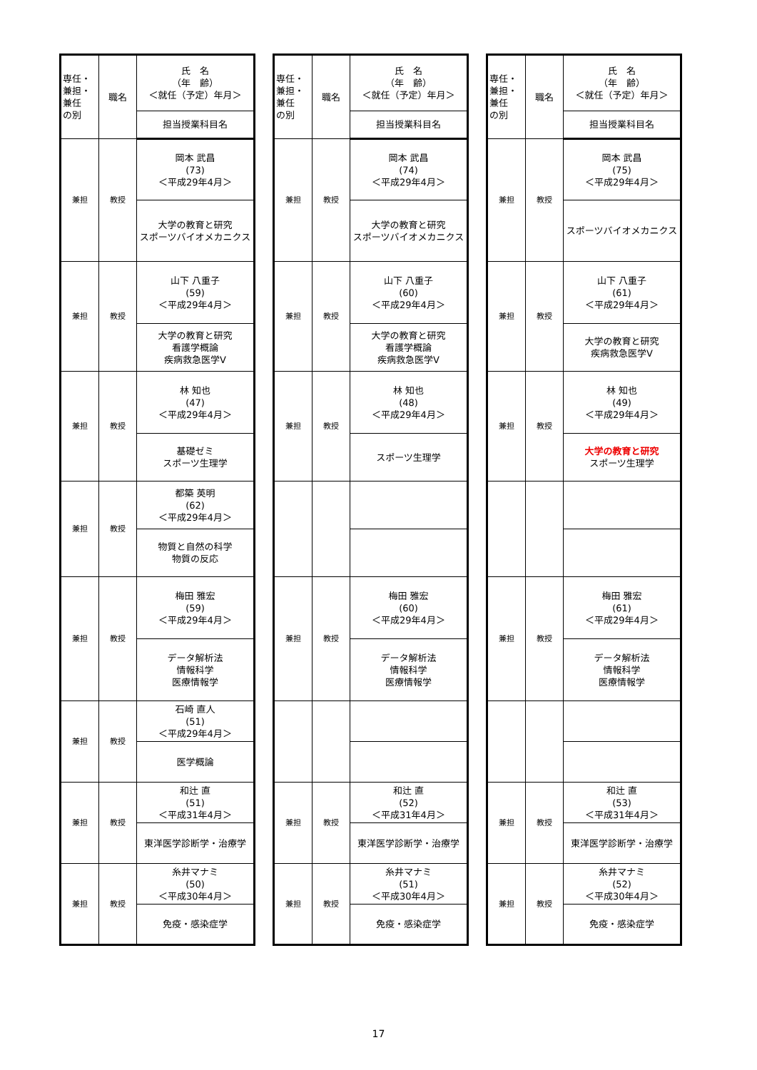| 専任・ 兼担・ 兼任 の別 | 職名 | 氏 名 （年 齢） ＜就任（予定）年月＞ |
| --- | --- | --- |
| | | 担当授業科目名 |
| 兼担 | 教授 | 岡本 武昌 (73) ＜平成29年4月＞ |
| | | 大学の教育と研究 スポーツバイオメカニクス |
| 兼担 | 教授 | 山下 八重子 (59) ＜平成29年4月＞ |
| | | 大学の教育と研究 看護学概論 疾病救急医学Ⅴ |
| 兼担 | 教授 | 林 知也 (47) ＜平成29年4月＞ |
| | | 基礎ゼミ スポーツ生理学 |
| 兼担 | 教授 | 都築 英明 (62) ＜平成29年4月＞ |
| | | 物質と自然の科学 物質の反応 |
| 兼担 | 教授 | 梅田 雅宏 (59) ＜平成29年4月＞ |
| | | データ解析法 情報科学 医療情報学 |
| 兼担 | 教授 | 石崎 直人 (51) ＜平成29年4月＞ |
| | | 医学概論 |
| 兼担 | 教授 | 和辻 直 (51) ＜平成31年4月＞ |
| | | 東洋医学診断学・治療学 |
| 兼担 | 教授 | 糸井マナミ (50) ＜平成30年4月＞ |
| | | 免疫・感染症学 |
| 専任・ 兼担・ 兼任 の別 | 職名 | 氏 名 （年 齢） ＜就任（予定）年月＞ |
| --- | --- | --- |
| | | 担当授業科目名 |
| 兼担 | 教授 | 岡本 武昌 (74) ＜平成29年4月＞ |
| | | 大学の教育と研究 スポーツバイオメカニクス |
| 兼担 | 教授 | 山下 八重子 (60) ＜平成29年4月＞ |
| | | 大学の教育と研究 看護学概論 疾病救急医学Ⅴ |
| 兼担 | 教授 | 林 知也 (48) ＜平成29年4月＞ |
| | | スポーツ生理学 |
| 兼担 | 教授 | 梅田 雅宏 (60) ＜平成29年4月＞ |
| | | データ解析法 情報科学 医療情報学 |
| 兼担 | 教授 | 和辻 直 (52) ＜平成31年4月＞ |
| | | 東洋医学診断学・治療学 |
| 兼担 | 教授 | 糸井マナミ (51) ＜平成30年4月＞ |
| | | 免疫・感染症学 |
| 専任・ 兼担・ 兼任 の別 | 職名 | 氏 名 （年 齢） ＜就任（予定）年月＞ |
| --- | --- | --- |
| | | 担当授業科目名 |
| 兼担 | 教授 | 岡本 武昌 (75) ＜平成29年4月＞ |
| | | スポーツバイオメカニクス |
| 兼担 | 教授 | 山下 八重子 (61) ＜平成29年4月＞ |
| | | 大学の教育と研究 疾病救急医学Ⅴ |
| 兼担 | 教授 | 林 知也 (49) ＜平成29年4月＞ |
| | | 大学の教育と研究 スポーツ生理学 |
| 兼担 | 教授 | 梅田 雅宏 (61) ＜平成29年4月＞ |
| | | データ解析法 情報科学 医療情報学 |
| 兼担 | 教授 | 和辻 直 (53) ＜平成31年4月＞ |
| | | 東洋医学診断学・治療学 |
| 兼担 | 教授 | 糸井マナミ (52) ＜平成30年4月＞ |
| | | 免疫・感染症学 |
17